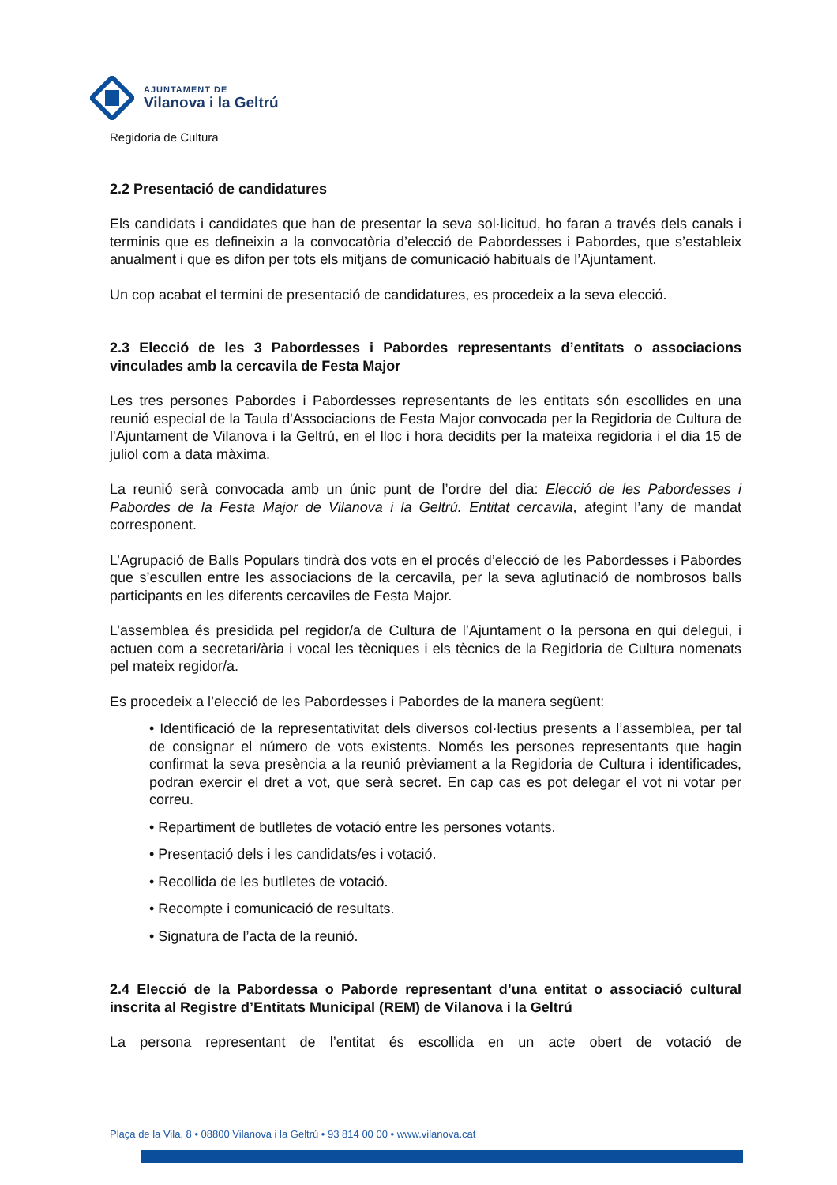AJUNTAMENT DE
Vilanova i la Geltrú
Regidoria de Cultura
2.2 Presentació de candidatures
Els candidats i candidates que han de presentar la seva sol·licitud, ho faran a través dels canals i terminis que es defineixin a la convocatòria d’elecció de Pabordesses i Pabordes, que s’estableix anualment i que es difon per tots els mitjans de comunicació habituals de l’Ajuntament.
Un cop acabat el termini de presentació de candidatures, es procedeix a la seva elecció.
2.3 Elecció de les 3 Pabordesses i Pabordes representants d’entitats o associacions vinculades amb la cercavila de Festa Major
Les tres persones Pabordes i Pabordesses representants de les entitats són escollides en una reunió especial de la Taula d'Associacions de Festa Major convocada per la Regidoria de Cultura de l'Ajuntament de Vilanova i la Geltrú, en el lloc i hora decidits per la mateixa regidoria i el dia 15 de juliol com a data màxima.
La reunió serà convocada amb un únic punt de l’ordre del dia: Elecció de les Pabordesses i Pabordes de la Festa Major de Vilanova i la Geltrú. Entitat cercavila, afegint l’any de mandat corresponent.
L’Agrupació de Balls Populars tindrà dos vots en el procés d’elecció de les Pabordesses i Pabordes que s’escullen entre les associacions de la cercavila, per la seva aglutinació de nombrosos balls participants en les diferents cercaviles de Festa Major.
L’assemblea és presidida pel regidor/a de Cultura de l’Ajuntament o la persona en qui delegui, i actuen com a secretari/ària i vocal les tècniques i els tècnics de la Regidoria de Cultura nomenats pel mateix regidor/a.
Es procedeix a l’elecció de les Pabordesses i Pabordes de la manera següent:
• Identificació de la representativitat dels diversos col·lectius presents a l’assemblea, per tal de consignar el número de vots existents. Només les persones representants que hagin confirmat la seva presència a la reunió prèviament a la Regidoria de Cultura i identificades, podran exercir el dret a vot, que serà secret. En cap cas es pot delegar el vot ni votar per correu.
• Repartiment de butlletes de votació entre les persones votants.
• Presentació dels i les candidats/es i votació.
• Recollida de les butlletes de votació.
• Recompte i comunicació de resultats.
• Signatura de l’acta de la reunió.
2.4 Elecció de la Pabordessa o Paborde representant d’una entitat o associació cultural inscrita al Registre d’Entitats Municipal (REM) de Vilanova i la Geltrú
La persona representant de l’entitat és escollida en un acte obert de votació de
Plaça de la Vila, 8 • 08800 Vilanova i la Geltrú • 93 814 00 00 • www.vilanova.cat